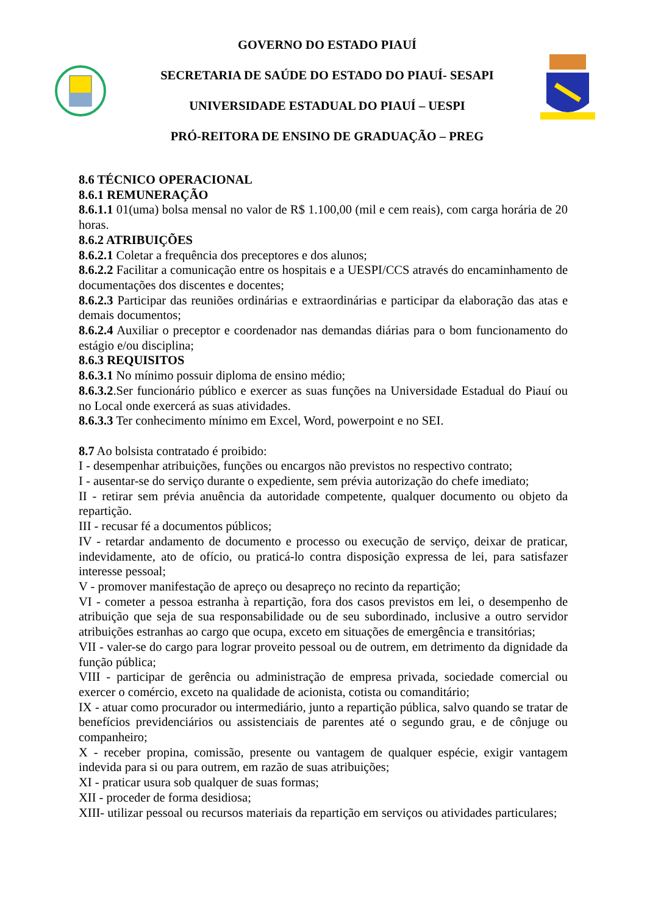GOVERNO DO ESTADO PIAUÍ
SECRETARIA DE SAÚDE DO ESTADO DO PIAUÍ- SESAPI
UNIVERSIDADE ESTADUAL DO PIAUÍ – UESPI
PRÓ-REITORA DE ENSINO DE GRADUAÇÃO – PREG
8.6 TÉCNICO OPERACIONAL
8.6.1 REMUNERAÇÃO
8.6.1.1 01(uma) bolsa mensal no valor de R$ 1.100,00 (mil e cem reais), com carga horária de 20 horas.
8.6.2 ATRIBUIÇÕES
8.6.2.1 Coletar a frequência dos preceptores e dos alunos;
8.6.2.2 Facilitar a comunicação entre os hospitais e a UESPI/CCS através do encaminhamento de documentações dos discentes e docentes;
8.6.2.3 Participar das reuniões ordinárias e extraordinárias e participar da elaboração das atas e demais documentos;
8.6.2.4 Auxiliar o preceptor e coordenador nas demandas diárias para o bom funcionamento do estágio e/ou disciplina;
8.6.3 REQUISITOS
8.6.3.1 No mínimo possuir diploma de ensino médio;
8.6.3.2.Ser funcionário público e exercer as suas funções na Universidade Estadual do Piauí ou no Local onde exercerá as suas atividades.
8.6.3.3 Ter conhecimento mínimo em Excel, Word, powerpoint e no SEI.
8.7 Ao bolsista contratado é proibido:
I - desempenhar atribuições, funções ou encargos não previstos no respectivo contrato;
I - ausentar-se do serviço durante o expediente, sem prévia autorização do chefe imediato;
II - retirar sem prévia anuência da autoridade competente, qualquer documento ou objeto da repartição.
III - recusar fé a documentos públicos;
IV - retardar andamento de documento e processo ou execução de serviço, deixar de praticar, indevidamente, ato de ofício, ou praticá-lo contra disposição expressa de lei, para satisfazer interesse pessoal;
V - promover manifestação de apreço ou desapreço no recinto da repartição;
VI - cometer a pessoa estranha à repartição, fora dos casos previstos em lei, o desempenho de atribuição que seja de sua responsabilidade ou de seu subordinado, inclusive a outro servidor atribuições estranhas ao cargo que ocupa, exceto em situações de emergência e transitórias;
VII - valer-se do cargo para lograr proveito pessoal ou de outrem, em detrimento da dignidade da função pública;
VIII - participar de gerência ou administração de empresa privada, sociedade comercial ou exercer o comércio, exceto na qualidade de acionista, cotista ou comanditário;
IX - atuar como procurador ou intermediário, junto a repartição pública, salvo quando se tratar de benefícios previdenciários ou assistenciais de parentes até o segundo grau, e de cônjuge ou companheiro;
X - receber propina, comissão, presente ou vantagem de qualquer espécie, exigir vantagem indevida para si ou para outrem, em razão de suas atribuições;
XI - praticar usura sob qualquer de suas formas;
XII - proceder de forma desidiosa;
XIII- utilizar pessoal ou recursos materiais da repartição em serviços ou atividades particulares;